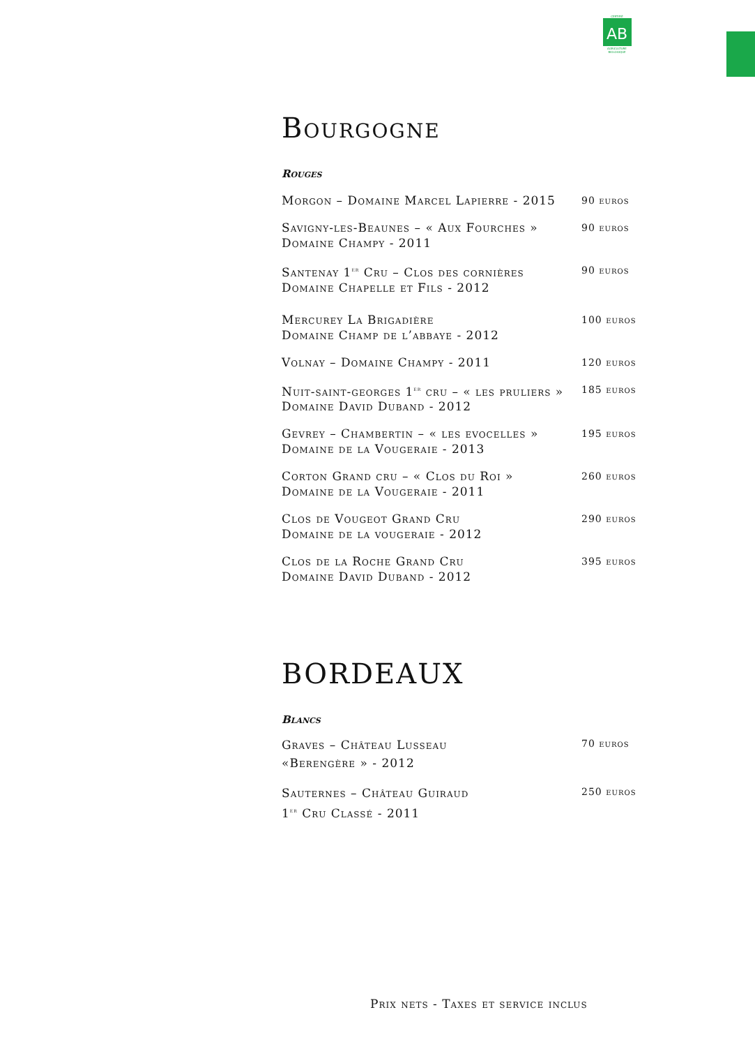AB
CERTIFIÉ
AGRICULTURE
BIOLOGIQUE
Bourgogne
Rouges
| Morgon – Domaine Marcel Lapierre - 2015 | 90 euros |
| Savigny-les-Beaunes – « Aux Fourches » Domaine Champy - 2011 | 90 euros |
| Santenay 1<sup>er</sup> Cru – Clos des cornières Domaine Chapelle et Fils - 2012 | 90 euros |
| Mercurey La Brigadière Domaine Champ de l’abbaye - 2012 | 100 euros |
| Volnay – Domaine Champy - 2011 | 120 euros |
| Nuit-saint-georges 1<sup>er</sup> cru – « les pruliers » Domaine David Duband - 2012 | 185 euros |
| Gevrey – Chambertin – « les evocelles » Domaine de la Vougeraie - 2013 | 195 euros |
| Corton Grand cru – « Clos du Roi » Domaine de la Vougeraie - 2011 | 260 euros |
| Clos de Vougeot Grand Cru Domaine de la vougeraie - 2012 | 290 euros |
| Clos de la Roche Grand Cru Domaine David Duband - 2012 | 395 euros |
BORDEAUX
Blancs
| Graves – Château Lusseau «Berengère » - 2012 | 70 euros |
| Sauternes – Château Guiraud 1<sup>er</sup> Cru Classé - 2011 | 250 euros |
Prix nets - Taxes et service inclus